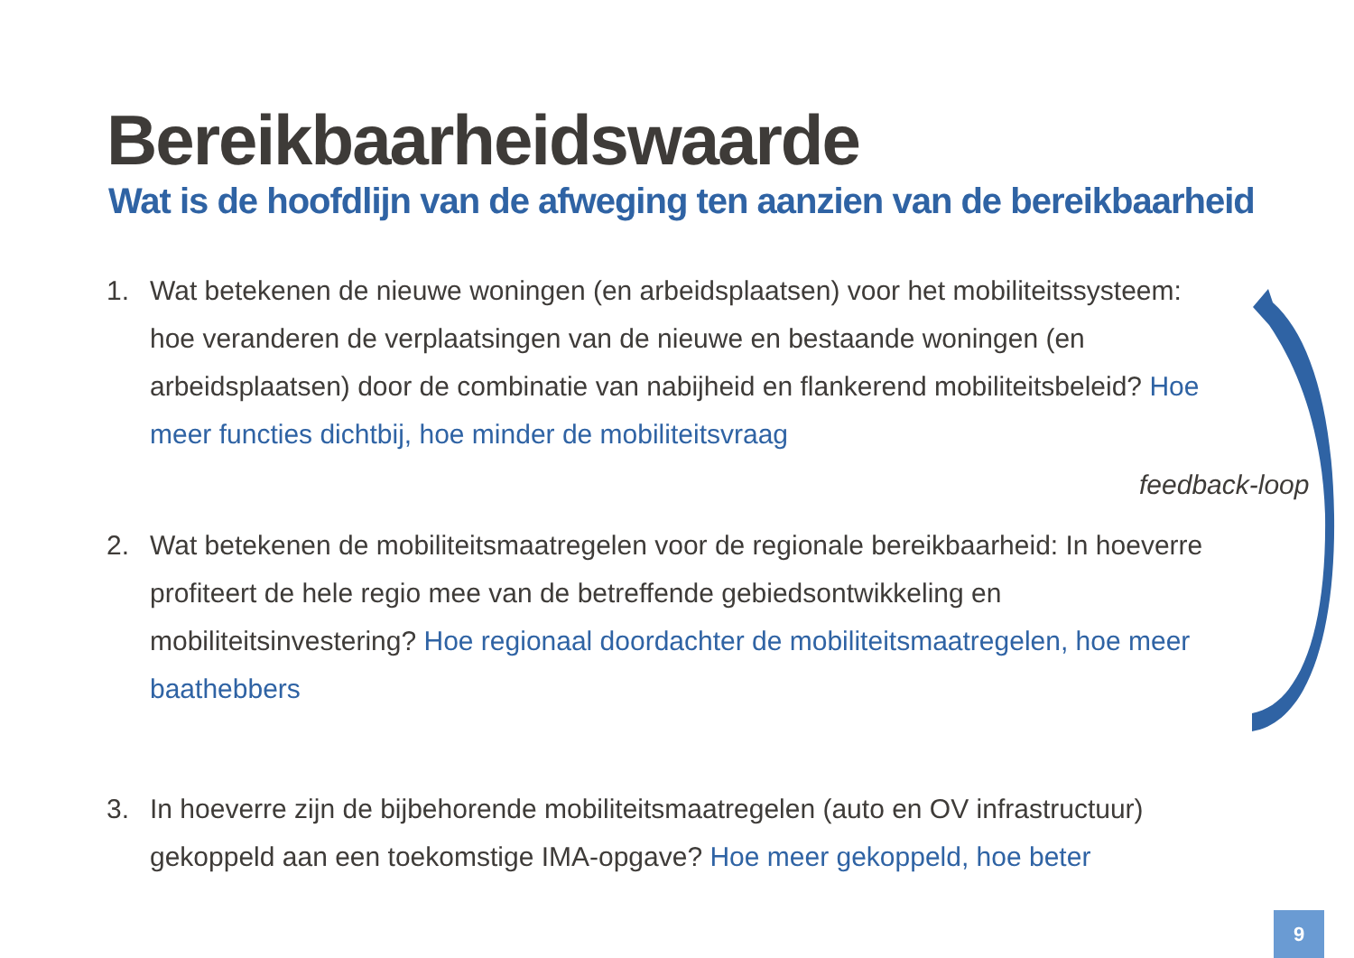Bereikbaarheidswaarde
Wat is de hoofdlijn van de afweging ten aanzien van de bereikbaarheid
1. Wat betekenen de nieuwe woningen (en arbeidsplaatsen) voor het mobiliteitssysteem: hoe veranderen de verplaatsingen van de nieuwe en bestaande woningen (en arbeidsplaatsen) door de combinatie van nabijheid en flankerend mobiliteitsbeleid? Hoe meer functies dichtbij, hoe minder de mobiliteitsvraag
2. Wat betekenen de mobiliteitsmaatregelen voor de regionale bereikbaarheid: In hoeverre profiteert de hele regio mee van de betreffende gebiedsontwikkeling en mobiliteitsinvestering? Hoe regionaal doordachter de mobiliteitsmaatregelen, hoe meer baathebbers
3. In hoeverre zijn de bijbehorende mobiliteitsmaatregelen (auto en OV infrastructuur) gekoppeld aan een toekomstige IMA-opgave? Hoe meer gekoppeld, hoe beter
feedback-loop
9